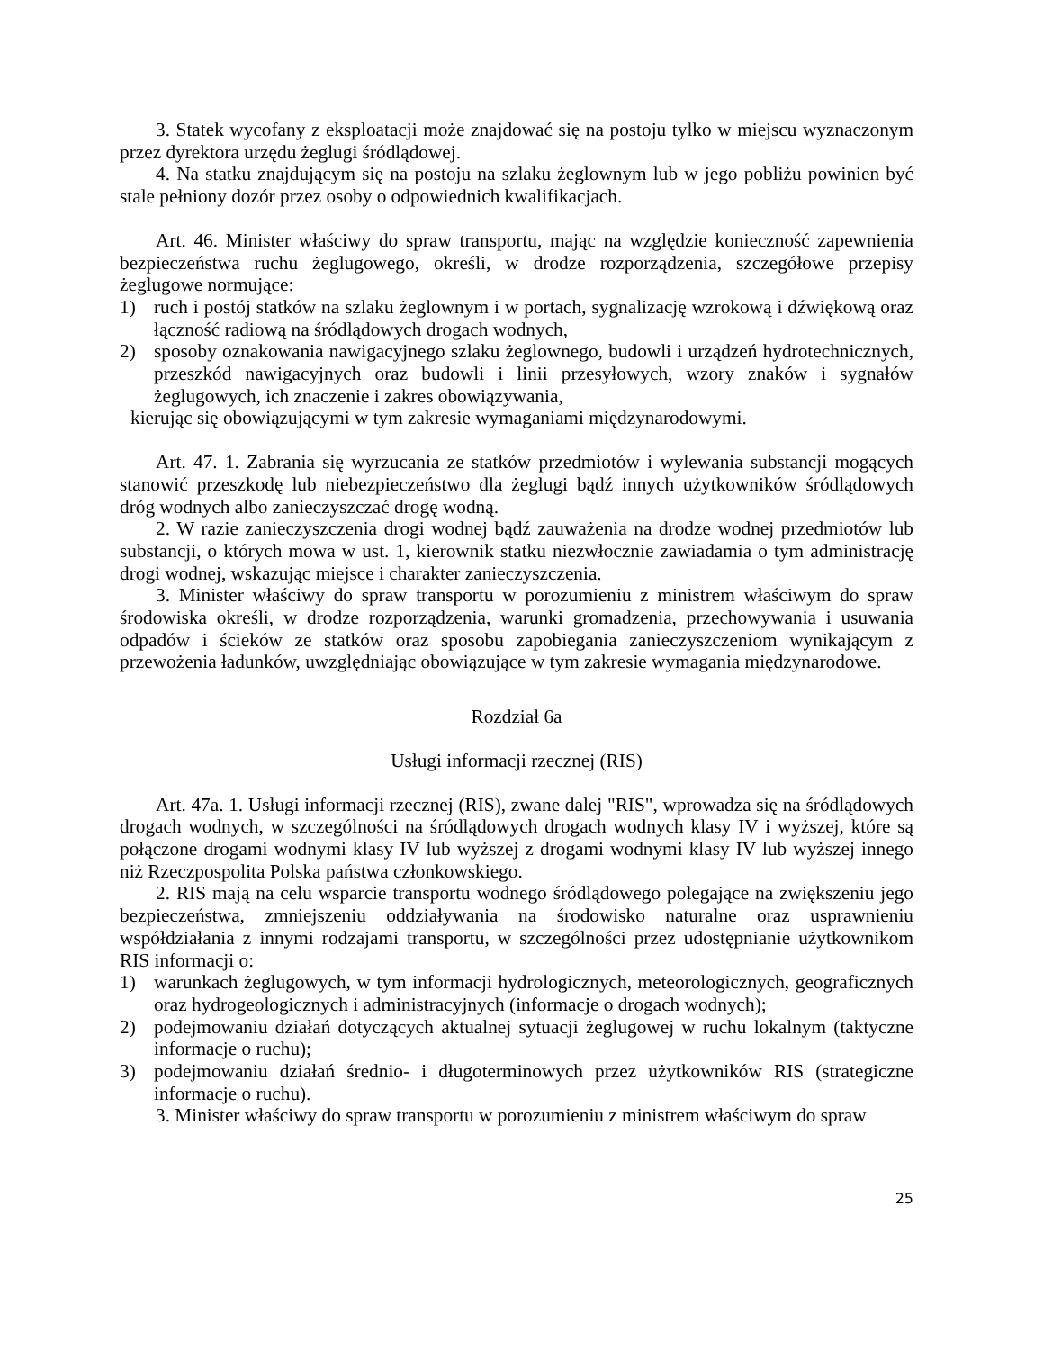3. Statek wycofany z eksploatacji może znajdować się na postoju tylko w miejscu wyznaczonym przez dyrektora urzędu żeglugi śródlądowej.
4. Na statku znajdującym się na postoju na szlaku żeglownym lub w jego pobliżu powinien być stale pełniony dozór przez osoby o odpowiednich kwalifikacjach.
Art. 46. Minister właściwy do spraw transportu, mając na względzie konieczność zapewnienia bezpieczeństwa ruchu żeglugowego, określi, w drodze rozporządzenia, szczegółowe przepisy żeglugowe normujące:
1) ruch i postój statków na szlaku żeglownym i w portach, sygnalizację wzrokową i dźwiękową oraz łączność radiową na śródlądowych drogach wodnych,
2) sposoby oznakowania nawigacyjnego szlaku żeglownego, budowli i urządzeń hydrotechnicznych, przeszkód nawigacyjnych oraz budowli i linii przesyłowych, wzory znaków i sygnałów żeglugowych, ich znaczenie i zakres obowiązywania,
kierując się obowiązującymi w tym zakresie wymaganiami międzynarodowymi.
Art. 47. 1. Zabrania się wyrzucania ze statków przedmiotów i wylewania substancji mogących stanowić przeszkodę lub niebezpieczeństwo dla żeglugi bądź innych użytkowników śródlądowych dróg wodnych albo zanieczyszczać drogę wodną.
2. W razie zanieczyszczenia drogi wodnej bądź zauważenia na drodze wodnej przedmiotów lub substancji, o których mowa w ust. 1, kierownik statku niezwłocznie zawiadamia o tym administrację drogi wodnej, wskazując miejsce i charakter zanieczyszczenia.
3. Minister właściwy do spraw transportu w porozumieniu z ministrem właściwym do spraw środowiska określi, w drodze rozporządzenia, warunki gromadzenia, przechowywania i usuwania odpadów i ścieków ze statków oraz sposobu zapobiegania zanieczyszczeniom wynikającym z przewożenia ładunków, uwzględniając obowiązujące w tym zakresie wymagania międzynarodowe.
Rozdział 6a
Usługi informacji rzecznej (RIS)
Art. 47a. 1. Usługi informacji rzecznej (RIS), zwane dalej "RIS", wprowadza się na śródlądowych drogach wodnych, w szczególności na śródlądowych drogach wodnych klasy IV i wyższej, które są połączone drogami wodnymi klasy IV lub wyższej z drogami wodnymi klasy IV lub wyższej innego niż Rzeczpospolita Polska państwa członkowskiego.
2. RIS mają na celu wsparcie transportu wodnego śródlądowego polegające na zwiększeniu jego bezpieczeństwa, zmniejszeniu oddziaływania na środowisko naturalne oraz usprawnieniu współdziałania z innymi rodzajami transportu, w szczególności przez udostępnianie użytkownikom RIS informacji o:
1) warunkach żeglugowych, w tym informacji hydrologicznych, meteorologicznych, geograficznych oraz hydrogeologicznych i administracyjnych (informacje o drogach wodnych);
2) podejmowaniu działań dotyczących aktualnej sytuacji żeglugowej w ruchu lokalnym (taktyczne informacje o ruchu);
3) podejmowaniu działań średnio- i długoterminowych przez użytkowników RIS (strategiczne informacje o ruchu).
3. Minister właściwy do spraw transportu w porozumieniu z ministrem właściwym do spraw
25